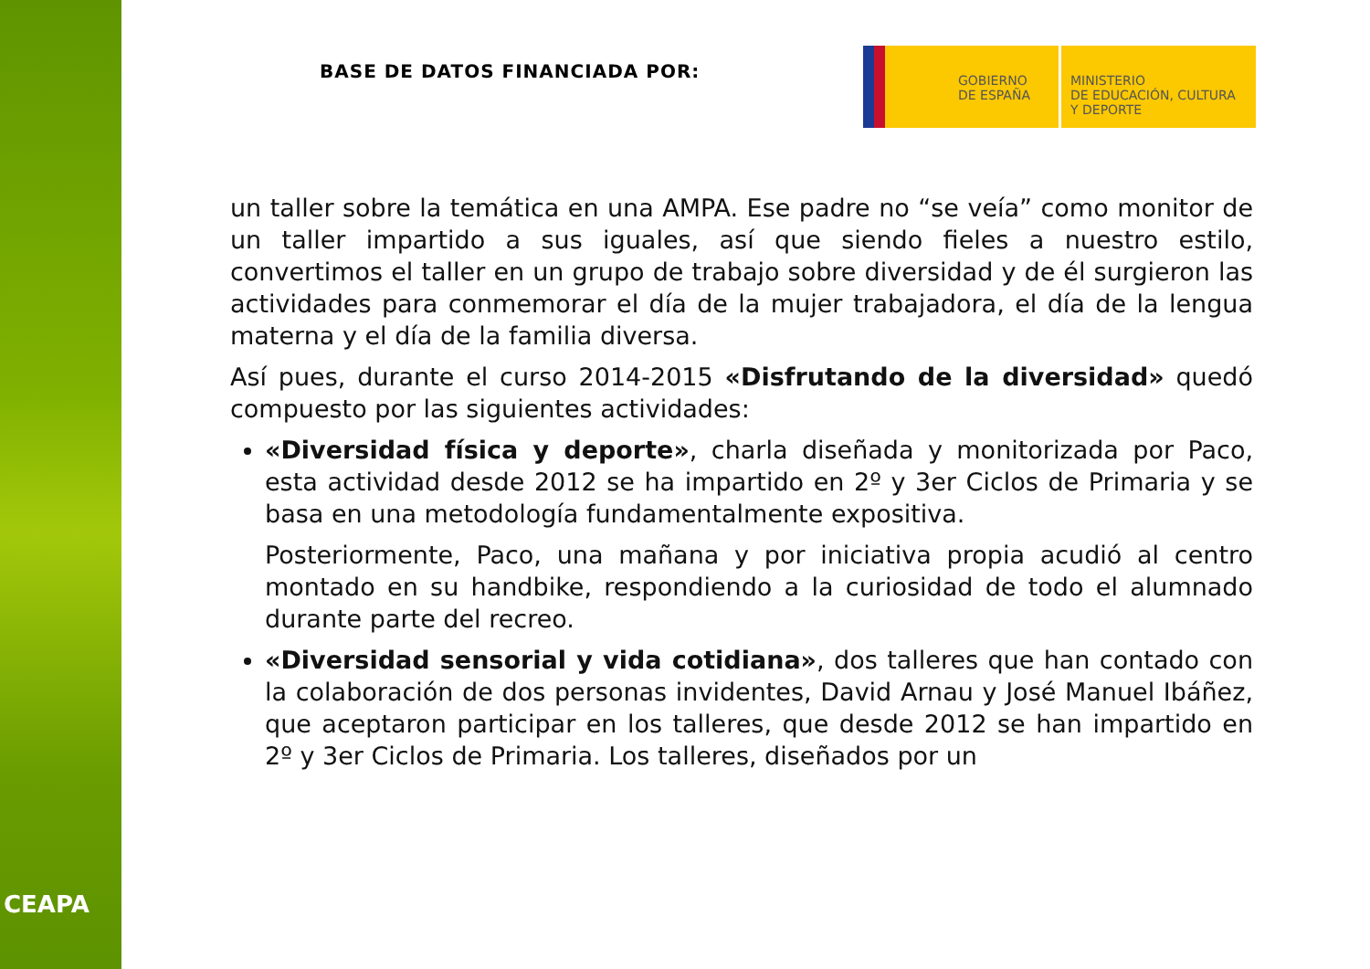CEAPA
BASE DE DATOS FINANCIADA POR:
GOBIERNO
DE ESPAÑA
MINISTERIO
DE EDUCACIÓN, CULTURA
Y DEPORTE
un taller sobre la temática en una AMPA. Ese padre no “se veía” como monitor de un taller impartido a sus iguales, así que siendo fieles a nuestro estilo, convertimos el taller en un grupo de trabajo sobre diversidad y de él surgieron las actividades para conmemorar el día de la mujer trabajadora, el día de la lengua materna y el día de la familia diversa.
Así pues, durante el curso 2014-2015 «Disfrutando de la diversidad» quedó compuesto por las siguientes actividades:
«Diversidad física y deporte», charla diseñada y monitorizada por Paco, esta actividad desde 2012 se ha impartido en 2º y 3er Ciclos de Primaria y se basa en una metodología fundamentalmente expositiva.
Posteriormente, Paco, una mañana y por iniciativa propia acudió al centro montado en su handbike, respondiendo a la curiosidad de todo el alumnado durante parte del recreo.
«Diversidad sensorial y vida cotidiana», dos talleres que han contado con la colaboración de dos personas invidentes, David Arnau y José Manuel Ibáñez, que aceptaron participar en los talleres, que desde 2012 se han impartido en 2º y 3er Ciclos de Primaria. Los talleres, diseñados por un